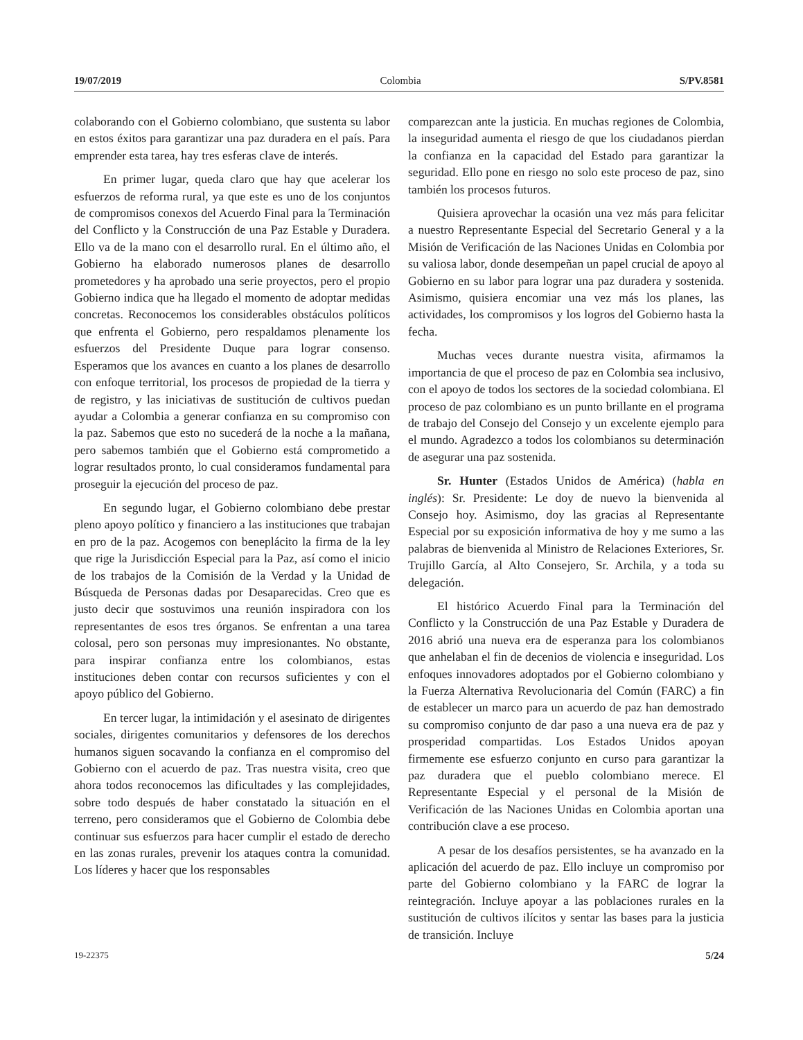19/07/2019 Colombia S/PV.8581
colaborando con el Gobierno colombiano, que sustenta su labor en estos éxitos para garantizar una paz duradera en el país. Para emprender esta tarea, hay tres esferas clave de interés.
En primer lugar, queda claro que hay que acelerar los esfuerzos de reforma rural, ya que este es uno de los conjuntos de compromisos conexos del Acuerdo Final para la Terminación del Conflicto y la Construcción de una Paz Estable y Duradera. Ello va de la mano con el desarrollo rural. En el último año, el Gobierno ha elaborado numerosos planes de desarrollo prometedores y ha aprobado una serie proyectos, pero el propio Gobierno indica que ha llegado el momento de adoptar medidas concretas. Reconocemos los considerables obstáculos políticos que enfrenta el Gobierno, pero respaldamos plenamente los esfuerzos del Presidente Duque para lograr consenso. Esperamos que los avances en cuanto a los planes de desarrollo con enfoque territorial, los procesos de propiedad de la tierra y de registro, y las iniciativas de sustitución de cultivos puedan ayudar a Colombia a generar confianza en su compromiso con la paz. Sabemos que esto no sucederá de la noche a la mañana, pero sabemos también que el Gobierno está comprometido a lograr resultados pronto, lo cual consideramos fundamental para proseguir la ejecución del proceso de paz.
En segundo lugar, el Gobierno colombiano debe prestar pleno apoyo político y financiero a las instituciones que trabajan en pro de la paz. Acogemos con beneplácito la firma de la ley que rige la Jurisdicción Especial para la Paz, así como el inicio de los trabajos de la Comisión de la Verdad y la Unidad de Búsqueda de Personas dadas por Desaparecidas. Creo que es justo decir que sostuvimos una reunión inspiradora con los representantes de esos tres órganos. Se enfrentan a una tarea colosal, pero son personas muy impresionantes. No obstante, para inspirar confianza entre los colombianos, estas instituciones deben contar con recursos suficientes y con el apoyo público del Gobierno.
En tercer lugar, la intimidación y el asesinato de dirigentes sociales, dirigentes comunitarios y defensores de los derechos humanos siguen socavando la confianza en el compromiso del Gobierno con el acuerdo de paz. Tras nuestra visita, creo que ahora todos reconocemos las dificultades y las complejidades, sobre todo después de haber constatado la situación en el terreno, pero consideramos que el Gobierno de Colombia debe continuar sus esfuerzos para hacer cumplir el estado de derecho en las zonas rurales, prevenir los ataques contra la comunidad. Los líderes y hacer que los responsables
comparezcan ante la justicia. En muchas regiones de Colombia, la inseguridad aumenta el riesgo de que los ciudadanos pierdan la confianza en la capacidad del Estado para garantizar la seguridad. Ello pone en riesgo no solo este proceso de paz, sino también los procesos futuros.
Quisiera aprovechar la ocasión una vez más para felicitar a nuestro Representante Especial del Secretario General y a la Misión de Verificación de las Naciones Unidas en Colombia por su valiosa labor, donde desempeñan un papel crucial de apoyo al Gobierno en su labor para lograr una paz duradera y sostenida. Asimismo, quisiera encomiar una vez más los planes, las actividades, los compromisos y los logros del Gobierno hasta la fecha.
Muchas veces durante nuestra visita, afirmamos la importancia de que el proceso de paz en Colombia sea inclusivo, con el apoyo de todos los sectores de la sociedad colombiana. El proceso de paz colombiano es un punto brillante en el programa de trabajo del Consejo del Consejo y un excelente ejemplo para el mundo. Agradezco a todos los colombianos su determinación de asegurar una paz sostenida.
Sr. Hunter (Estados Unidos de América) (habla en inglés): Sr. Presidente: Le doy de nuevo la bienvenida al Consejo hoy. Asimismo, doy las gracias al Representante Especial por su exposición informativa de hoy y me sumo a las palabras de bienvenida al Ministro de Relaciones Exteriores, Sr. Trujillo García, al Alto Consejero, Sr. Archila, y a toda su delegación.
El histórico Acuerdo Final para la Terminación del Conflicto y la Construcción de una Paz Estable y Duradera de 2016 abrió una nueva era de esperanza para los colombianos que anhelaban el fin de decenios de violencia e inseguridad. Los enfoques innovadores adoptados por el Gobierno colombiano y la Fuerza Alternativa Revolucionaria del Común (FARC) a fin de establecer un marco para un acuerdo de paz han demostrado su compromiso conjunto de dar paso a una nueva era de paz y prosperidad compartidas. Los Estados Unidos apoyan firmemente ese esfuerzo conjunto en curso para garantizar la paz duradera que el pueblo colombiano merece. El Representante Especial y el personal de la Misión de Verificación de las Naciones Unidas en Colombia aportan una contribución clave a ese proceso.
A pesar de los desafíos persistentes, se ha avanzado en la aplicación del acuerdo de paz. Ello incluye un compromiso por parte del Gobierno colombiano y la FARC de lograr la reintegración. Incluye apoyar a las poblaciones rurales en la sustitución de cultivos ilícitos y sentar las bases para la justicia de transición. Incluye
19-22375 5/24